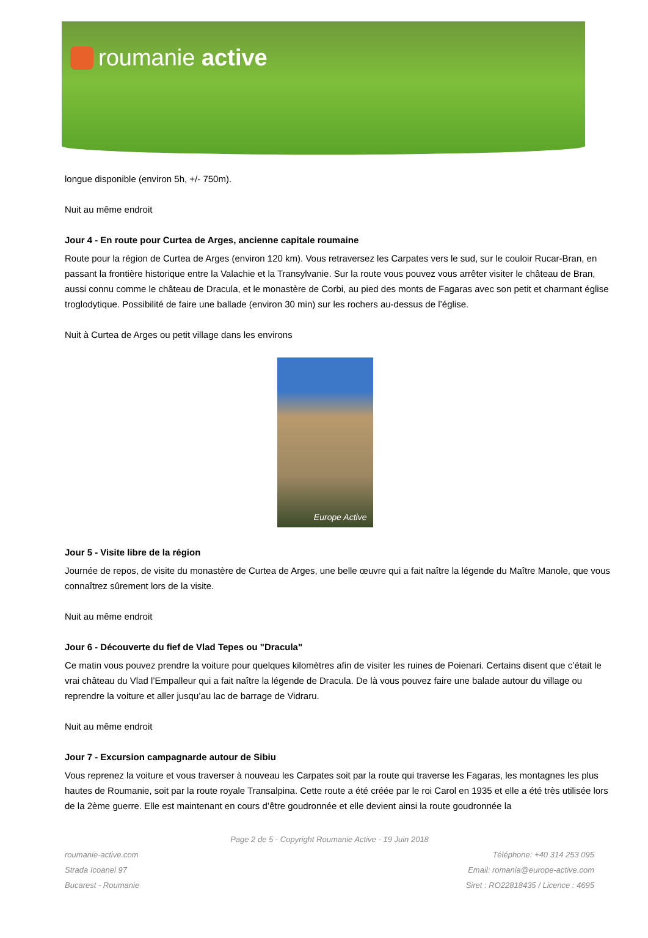roumanie active
longue disponible (environ 5h, +/- 750m).
Nuit au même endroit
Jour 4 - En route pour Curtea de Arges, ancienne capitale roumaine
Route pour la région de Curtea de Arges (environ 120 km). Vous retraversez les Carpates vers le sud, sur le couloir Rucar-Bran, en passant la frontière historique entre la Valachie et la Transylvanie. Sur la route vous pouvez vous arrêter visiter le château de Bran, aussi connu comme le château de Dracula, et le monastère de Corbi, au pied des monts de Fagaras avec son petit et charmant église troglodytique. Possibilité de faire une ballade (environ 30 min) sur les rochers au-dessus de l’église.
Nuit à Curtea de Arges ou petit village dans les environs
Europe Active
Jour 5 - Visite libre de la région
Journée de repos, de visite du monastère de Curtea de Arges, une belle œuvre qui a fait naître la légende du Maître Manole, que vous connaîtrez sûrement lors de la visite.
Nuit au même endroit
Jour 6 - Découverte du fief de Vlad Tepes ou "Dracula"
Ce matin vous pouvez prendre la voiture pour quelques kilomètres afin de visiter les ruines de Poienari. Certains disent que c’était le vrai château du Vlad l’Empalleur qui a fait naître la légende de Dracula. De là vous pouvez faire une balade autour du village ou reprendre la voiture et aller jusqu’au lac de barrage de Vidraru.
Nuit au même endroit
Jour 7 - Excursion campagnarde autour de Sibiu
Vous reprenez la voiture et vous traverser à nouveau les Carpates soit par la route qui traverse les Fagaras, les montagnes les plus hautes de Roumanie, soit par la route royale Transalpina. Cette route a été créée par le roi Carol en 1935 et elle a été très utilisée lors de la 2ème guerre. Elle est maintenant en cours d’être goudronnée et elle devient ainsi la route goudronnée la
Page 2 de 5 - Copyright Roumanie Active - 19 Juin 2018
roumanie-active.com Téléphone: +40 314 253 095
Strada Icoanei 97 Email: romania@europe-active.com
Bucarest - Roumanie Siret : RO22818435 / Licence : 4695